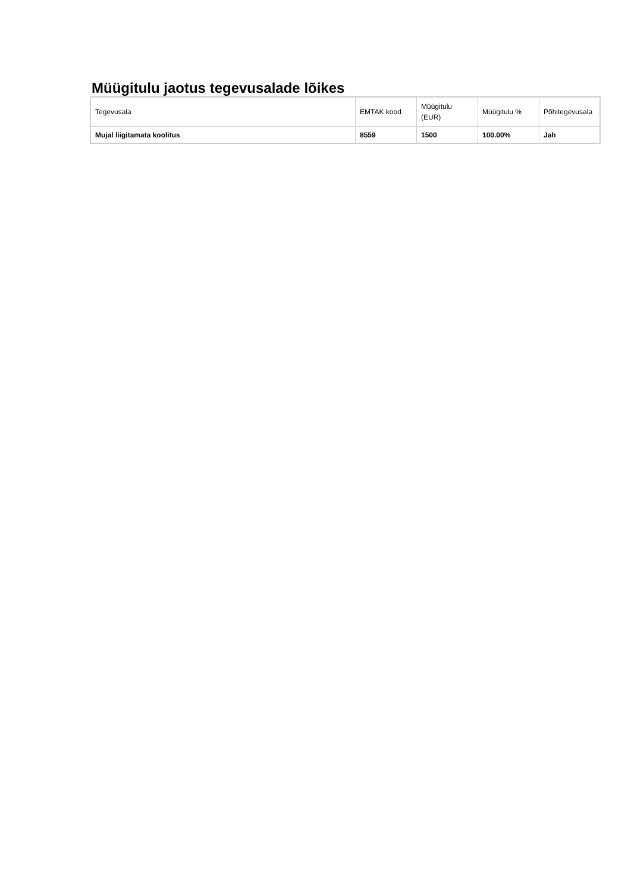Müügitulu jaotus tegevusalade lõikes
| Tegevusala | EMTAK kood | Müügitulu (EUR) | Müügitulu % | Põhitegevusala |
| --- | --- | --- | --- | --- |
| Mujal liigitamata koolitus | 8559 | 1500 | 100.00% | Jah |